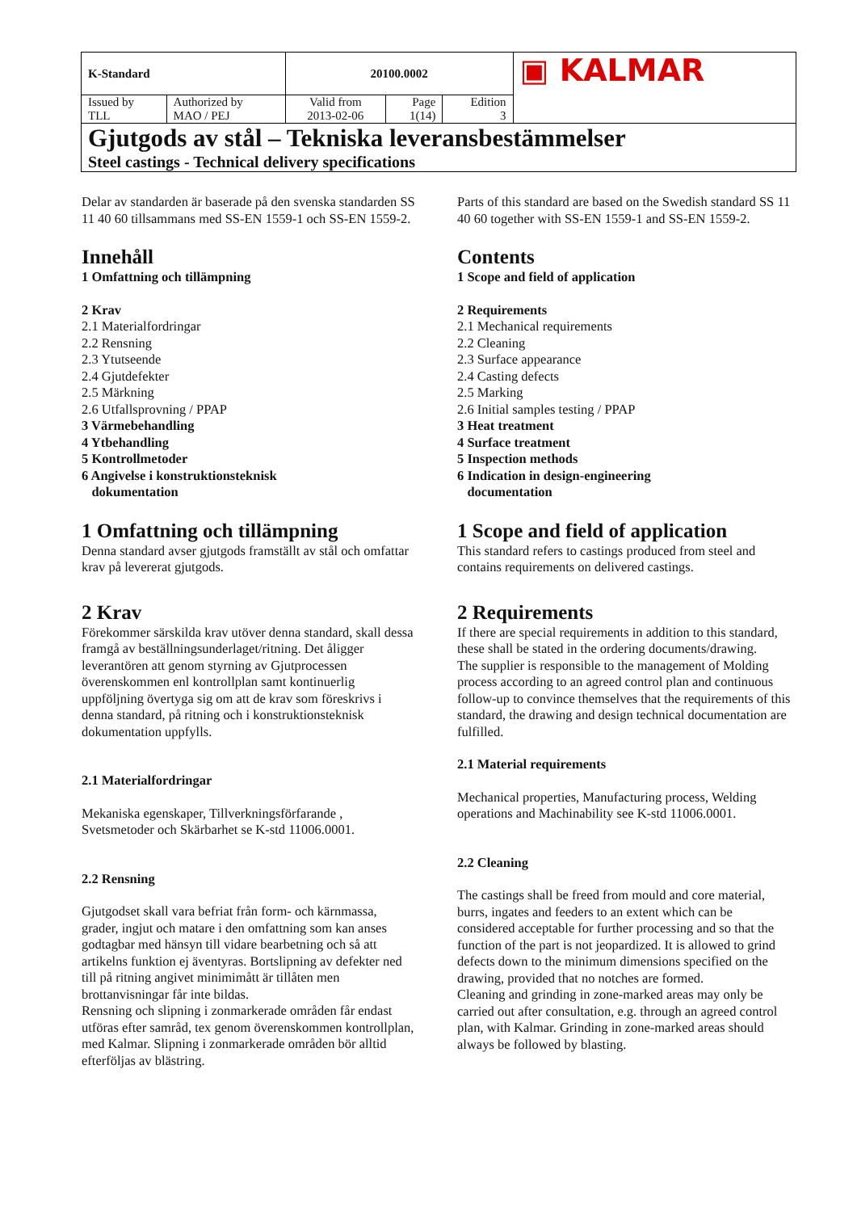| K-Standard | | 20100.0002 | | | ▣ KALMAR |
| Issued by TLL | Authorized by MAO / PEJ | Valid from 2013-02-06 | Page 1(14) | Edition 3 | |
| Gjutgods av stål – Tekniska leveransbestämmelser Steel castings - Technical delivery specifications | | | | | |
Delar av standarden är baserade på den svenska standarden SS 11 40 60 tillsammans med SS-EN 1559-1 och SS-EN 1559-2.
Innehåll
1 Omfattning och tillämpning
2 Krav
2.1 Materialfordringar
2.2 Rensning
2.3 Ytutseende
2.4 Gjutdefekter
2.5 Märkning
2.6 Utfallsprovning / PPAP
3 Värmebehandling
4 Ytbehandling
5 Kontrollmetoder
6 Angivelse i konstruktionsteknisk
dokumentation
1 Omfattning och tillämpning
Denna standard avser gjutgods framställt av stål och omfattar krav på levererat gjutgods.
2 Krav
Förekommer särskilda krav utöver denna standard, skall dessa framgå av beställningsunderlaget/ritning. Det åligger leverantören att genom styrning av Gjutprocessen överenskommen enl kontrollplan samt kontinuerlig uppföljning övertyga sig om att de krav som föreskrivs i denna standard, på ritning och i konstruktionsteknisk dokumentation uppfylls.
2.1 Materialfordringar
Mekaniska egenskaper, Tillverkningsförfarande , Svetsmetoder och Skärbarhet se K-std 11006.0001.
2.2 Rensning
Gjutgodset skall vara befriat från form- och kärnmassa, grader, ingjut och matare i den omfattning som kan anses godtagbar med hänsyn till vidare bearbetning och så att artikelns funktion ej äventyras. Bortslipning av defekter ned till på ritning angivet minimimått är tillåten men brottanvisningar får inte bildas.
Rensning och slipning i zonmarkerade områden får endast utföras efter samråd, tex genom överenskommen kontrollplan, med Kalmar. Slipning i zonmarkerade områden bör alltid efterföljas av blästring.
Parts of this standard are based on the Swedish standard SS 11 40 60 together with SS-EN 1559-1 and SS-EN 1559-2.
Contents
1 Scope and field of application
2 Requirements
2.1 Mechanical requirements
2.2 Cleaning
2.3 Surface appearance
2.4 Casting defects
2.5 Marking
2.6 Initial samples testing / PPAP
3 Heat treatment
4 Surface treatment
5 Inspection methods
6 Indication in design-engineering
documentation
1 Scope and field of application
This standard refers to castings produced from steel and contains requirements on delivered castings.
2 Requirements
If there are special requirements in addition to this standard, these shall be stated in the ordering documents/drawing.
The supplier is responsible to the management of Molding process according to an agreed control plan and continuous follow-up to convince themselves that the requirements of this standard, the drawing and design technical documentation are fulfilled.
2.1 Material requirements
Mechanical properties, Manufacturing process, Welding operations and Machinability see K-std 11006.0001.
2.2 Cleaning
The castings shall be freed from mould and core material, burrs, ingates and feeders to an extent which can be considered acceptable for further processing and so that the function of the part is not jeopardized. It is allowed to grind defects down to the minimum dimensions specified on the drawing, provided that no notches are formed.
Cleaning and grinding in zone-marked areas may only be carried out after consultation, e.g. through an agreed control plan, with Kalmar. Grinding in zone-marked areas should always be followed by blasting.